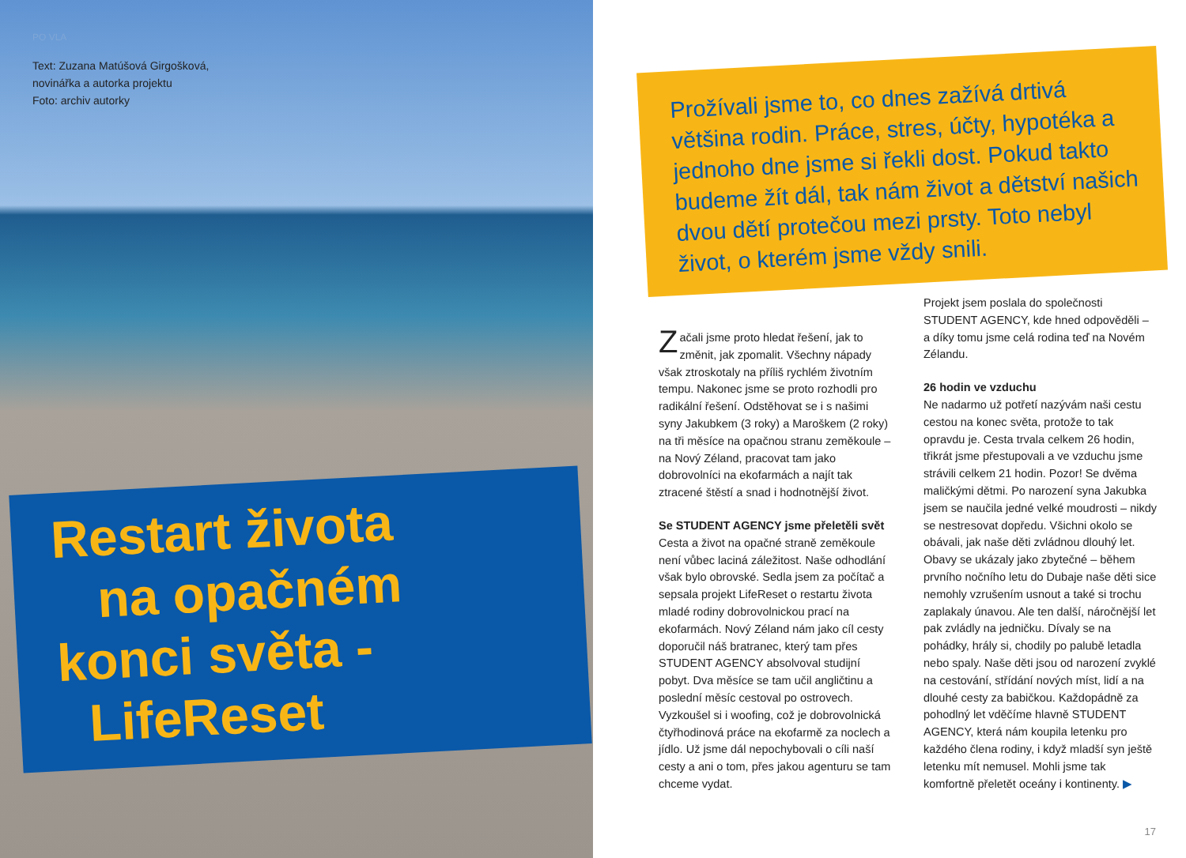PO VLA
Text: Zuzana Matúšová Girgošková,
novinářka a autorka projektu
Foto: archiv autorky
Restart života
na opačném
konci světa -
LifeReset
Prožívali jsme to, co dnes zažívá drtivá většina rodin. Práce, stres, účty, hypotéka a jednoho dne jsme si řekli dost. Pokud takto budeme žít dál, tak nám život a dětství našich dvou dětí protečou mezi prsty. Toto nebyl život, o kterém jsme vždy snili.
Začali jsme proto hledat řešení, jak to změnit, jak zpomalit. Všechny nápady však ztroskotaly na příliš rychlém životním tempu. Nakonec jsme se proto rozhodli pro radikální řešení. Odstěhovat se i s našimi syny Jakubkem (3 roky) a Maroškem (2 roky) na tři měsíce na opačnou stranu zeměkoule – na Nový Zéland, pracovat tam jako dobrovolníci na ekofarmách a najít tak ztracené štěstí a snad i hodnotnější život.
Se STUDENT AGENCY jsme přeletěli svět
Cesta a život na opačné straně zeměkoule není vůbec laciná záležitost. Naše odhodlání však bylo obrovské. Sedla jsem za počítač a sepsala projekt LifeReset o restartu života mladé rodiny dobrovolnickou prací na ekofarmách. Nový Zéland nám jako cíl cesty doporučil náš bratranec, který tam přes STUDENT AGENCY absolvoval studijní pobyt. Dva měsíce se tam učil angličtinu a poslední měsíc cestoval po ostrovech. Vyzkoušel si i woofing, což je dobrovolnická čtyřhodinová práce na ekofarmě za noclech a jídlo. Už jsme dál nepochybovali o cíli naší cesty a ani o tom, přes jakou agenturu se tam chceme vydat.
Projekt jsem poslala do společnosti STUDENT AGENCY, kde hned odpověděli – a díky tomu jsme celá rodina teď na Novém Zélandu.
26 hodin ve vzduchu
Ne nadarmo už potřetí nazývám naši cestu cestou na konec světa, protože to tak opravdu je. Cesta trvala celkem 26 hodin, třikrát jsme přestupovali a ve vzduchu jsme strávili celkem 21 hodin. Pozor! Se dvěma maličkými dětmi. Po narození syna Jakubka jsem se naučila jedné velké moudrosti – nikdy se nestresovat dopředu. Všichni okolo se obávali, jak naše děti zvládnou dlouhý let. Obavy se ukázaly jako zbytečné – během prvního nočního letu do Dubaje naše děti sice nemohly vzrušením usnout a také si trochu zaplakaly únavou. Ale ten další, náročnější let pak zvládly na jedničku. Dívaly se na pohádky, hrály si, chodily po palubě letadla nebo spaly. Naše děti jsou od narození zvyklé na cestování, střídání nových míst, lidí a na dlouhé cesty za babičkou. Každopádně za pohodlný let vděčíme hlavně STUDENT AGENCY, která nám koupila letenku pro každého člena rodiny, i když mladší syn ještě letenku mít nemusel. Mohli jsme tak komfortně přeletět oceány i kontinenty. ▶
17